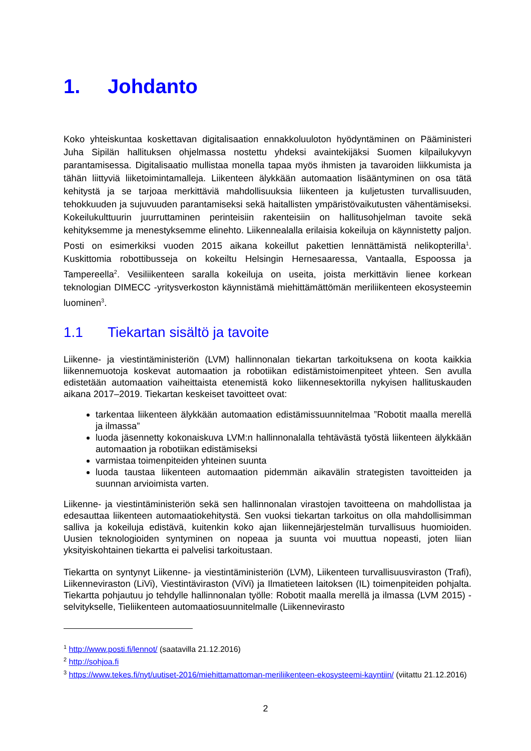1. Johdanto
Koko yhteiskuntaa koskettavan digitalisaation ennakkoluuloton hyödyntäminen on Pääministeri Juha Sipilän hallituksen ohjelmassa nostettu yhdeksi avaintekijäksi Suomen kilpailukyvyn parantamisessa. Digitalisaatio mullistaa monella tapaa myös ihmisten ja tavaroiden liikkumista ja tähän liittyviä liiketoimintamalleja. Liikenteen älykkään automaation lisääntyminen on osa tätä kehitystä ja se tarjoaa merkittäviä mahdollisuuksia liikenteen ja kuljetusten turvallisuuden, tehokkuuden ja sujuvuuden parantamiseksi sekä haitallisten ympäristövaikutusten vähentämiseksi. Kokeilukulttuurin juurruttaminen perinteisiin rakenteisiin on hallitusohjelman tavoite sekä kehityksemme ja menestyksemme elinehto. Liikennealalla erilaisia kokeiluja on käynnistetty paljon. Posti on esimerkiksi vuoden 2015 aikana kokeillut pakettien lennättämistä nelikopterilla<sup>1</sup>. Kuskittomia robottibusseja on kokeiltu Helsingin Hernesaaressa, Vantaalla, Espoossa ja Tampereella<sup>2</sup>. Vesiliikenteen saralla kokeiluja on useita, joista merkittävin lienee korkean teknologian DIMECC -yritysverkoston käynnistämä miehittämättömän meriliikenteen ekosysteemin luominen<sup>3</sup>.
1.1 Tiekartan sisältö ja tavoite
Liikenne- ja viestintäministeriön (LVM) hallinnonalan tiekartan tarkoituksena on koota kaikkia liikennemuotoja koskevat automaation ja robotiikan edistämistoimenpiteet yhteen. Sen avulla edistetään automaation vaiheittaista etenemistä koko liikennesektorilla nykyisen hallituskauden aikana 2017–2019. Tiekartan keskeiset tavoitteet ovat:
tarkentaa liikenteen älykkään automaation edistämissuunnitelmaa ”Robotit maalla merellä ja ilmassa”
luoda jäsennetty kokonaiskuva LVM:n hallinnonalalla tehtävästä työstä liikenteen älykkään automaation ja robotiikan edistämiseksi
varmistaa toimenpiteiden yhteinen suunta
luoda taustaa liikenteen automaation pidemmän aikavälin strategisten tavoitteiden ja suunnan arvioimista varten.
Liikenne- ja viestintäministeriön sekä sen hallinnonalan virastojen tavoitteena on mahdollistaa ja edesauttaa liikenteen automaatiokehitystä. Sen vuoksi tiekartan tarkoitus on olla mahdollisimman salliva ja kokeiluja edistävä, kuitenkin koko ajan liikennejärjestelmän turvallisuus huomioiden. Uusien teknologioiden syntyminen on nopeaa ja suunta voi muuttua nopeasti, joten liian yksityiskohtainen tiekartta ei palvelisi tarkoitustaan.
Tiekartta on syntynyt Liikenne- ja viestintäministeriön (LVM), Liikenteen turvallisuusviraston (Trafi), Liikenneviraston (LiVi), Viestintäviraston (ViVi) ja Ilmatieteen laitoksen (IL) toimenpiteiden pohjalta. Tiekartta pohjautuu jo tehdylle hallinnonalan työlle: Robotit maalla merellä ja ilmassa (LVM 2015) - selvitykselle, Tieliikenteen automaatiosuunnitelmalle (Liikennevirasto
<sup>1</sup> http://www.posti.fi/lennot/ (saatavilla 21.12.2016)
<sup>2</sup> http://sohjoa.fi
<sup>3</sup> https://www.tekes.fi/nyt/uutiset-2016/miehittamattoman-meriliikenteen-ekosysteemi-kayntiin/ (viitattu 21.12.2016)
2